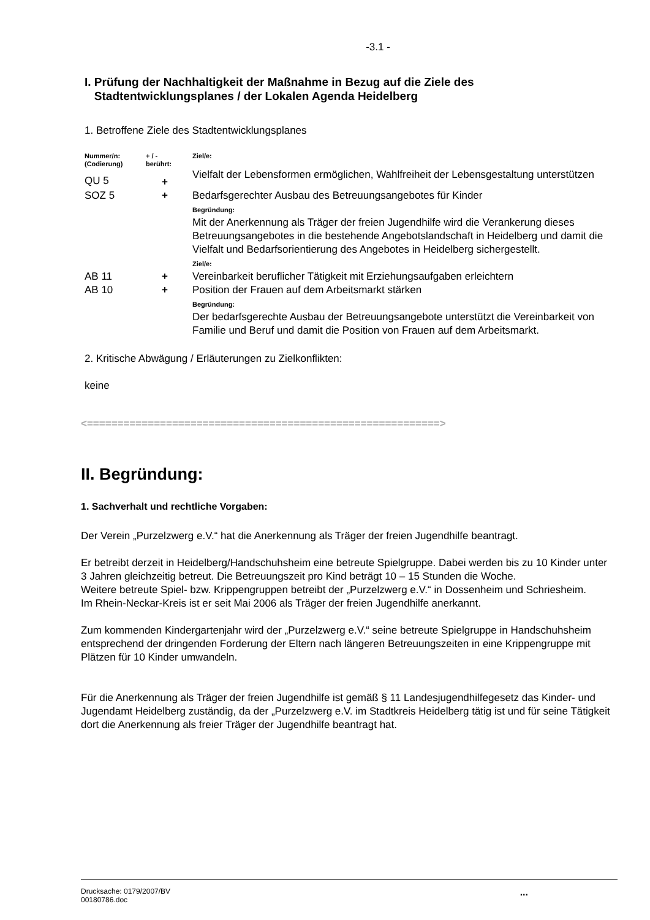-3.1 -
I. Prüfung der Nachhaltigkeit der Maßnahme in Bezug auf die Ziele des
Stadtentwicklungsplanes / der Lokalen Agenda Heidelberg
1. Betroffene Ziele des Stadtentwicklungsplanes
| Nummer/n: (Codierung) | + / - berührt: | Ziel/e: |
| QU 5 | + | Vielfalt der Lebensformen ermöglichen, Wahlfreiheit der Lebensgestaltung unterstützen |
| SOZ 5 | + | Bedarfsgerechter Ausbau des Betreuungsangebotes für Kinder Begründung: Mit der Anerkennung als Träger der freien Jugendhilfe wird die Verankerung dieses Betreuungsangebotes in die bestehende Angebotslandschaft in Heidelberg und damit die Vielfalt und Bedarfsorientierung des Angebotes in Heidelberg sichergestellt. Ziel/e: |
| AB 11 | + | Vereinbarkeit beruflicher Tätigkeit mit Erziehungsaufgaben erleichtern |
| AB 10 | + | Position der Frauen auf dem Arbeitsmarkt stärken Begründung: Der bedarfsgerechte Ausbau der Betreuungsangebote unterstützt die Vereinbarkeit von Familie und Beruf und damit die Position von Frauen auf dem Arbeitsmarkt. |
2. Kritische Abwägung / Erläuterungen zu Zielkonflikten:
keine
<==========================================================>
II. Begründung:
1. Sachverhalt und rechtliche Vorgaben:
Der Verein „Purzelzwerg e.V.“ hat die Anerkennung als Träger der freien Jugendhilfe beantragt.
Er betreibt derzeit in Heidelberg/Handschuhsheim eine betreute Spielgruppe. Dabei werden bis zu 10 Kinder unter 3 Jahren gleichzeitig betreut. Die Betreuungszeit pro Kind beträgt 10 – 15 Stunden die Woche.
Weitere betreute Spiel- bzw. Krippengruppen betreibt der „Purzelzwerg e.V.“ in Dossenheim und Schriesheim.
Im Rhein-Neckar-Kreis ist er seit Mai 2006 als Träger der freien Jugendhilfe anerkannt.
Zum kommenden Kindergartenjahr wird der „Purzelzwerg e.V.“ seine betreute Spielgruppe in Handschuhsheim entsprechend der dringenden Forderung der Eltern nach längeren Betreuungszeiten in eine Krippengruppe mit Plätzen für 10 Kinder umwandeln.
Für die Anerkennung als Träger der freien Jugendhilfe ist gemäß § 11 Landesjugendhilfegesetz das Kinder- und Jugendamt Heidelberg zuständig, da der „Purzelzwerg e.V. im Stadtkreis Heidelberg tätig ist und für seine Tätigkeit dort die Anerkennung als freier Träger der Jugendhilfe beantragt hat.
Drucksache: 0179/2007/BV
00180786.doc
...